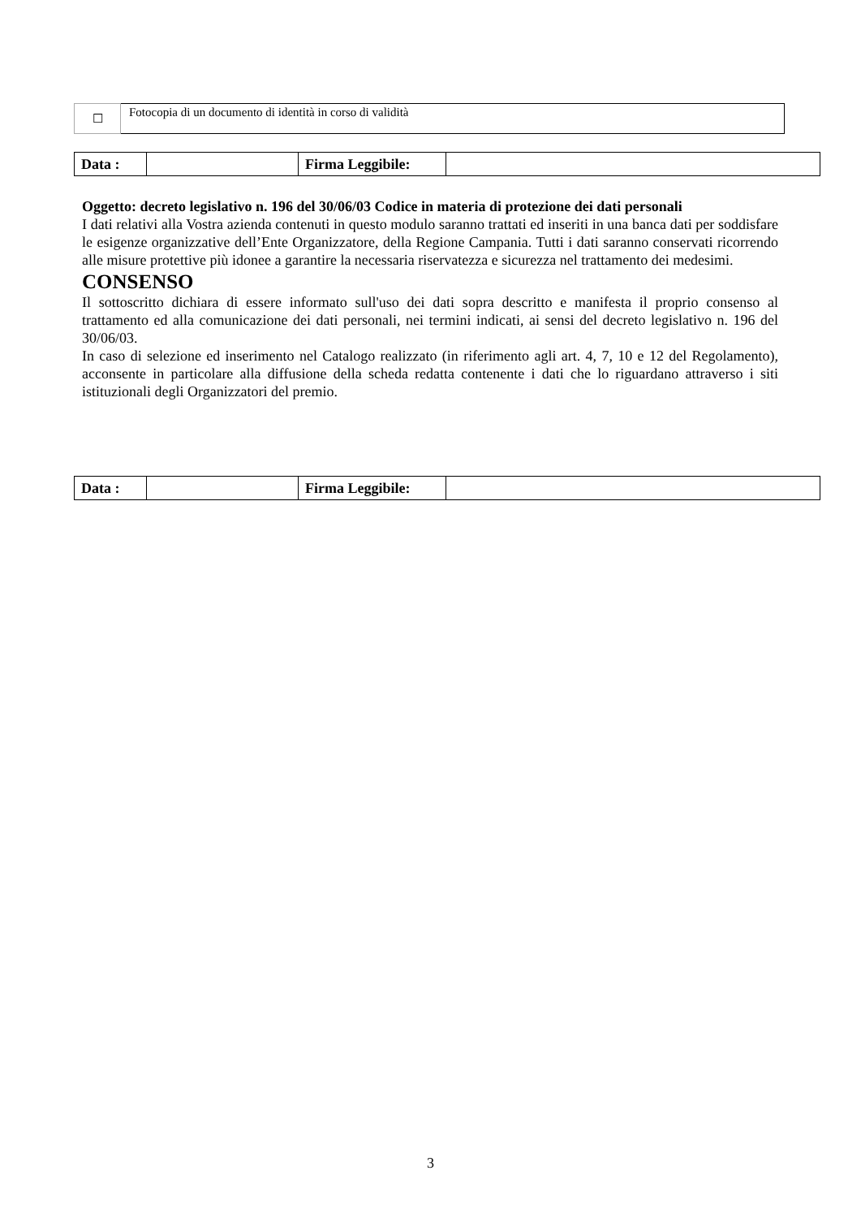| ☐ | Fotocopia di un documento di identità in corso di validità |
| Data : | | Firma Leggibile: | |
Oggetto: decreto legislativo n. 196 del 30/06/03 Codice in materia di protezione dei dati personali
I dati relativi alla Vostra azienda contenuti in questo modulo saranno trattati ed inseriti in una banca dati per soddisfare le esigenze organizzative dell’Ente Organizzatore, della Regione Campania. Tutti i dati saranno conservati ricorrendo alle misure protettive più idonee a garantire la necessaria riservatezza e sicurezza nel trattamento dei medesimi.
CONSENSO
Il sottoscritto dichiara di essere informato sull'uso dei dati sopra descritto e manifesta il proprio consenso al trattamento ed alla comunicazione dei dati personali, nei termini indicati, ai sensi del decreto legislativo n. 196 del 30/06/03.
In caso di selezione ed inserimento nel Catalogo realizzato (in riferimento agli art. 4, 7, 10 e 12 del Regolamento), acconsente in particolare alla diffusione della scheda redatta contenente i dati che lo riguardano attraverso i siti istituzionali degli Organizzatori del premio.
| Data : | | Firma Leggibile: | |
3